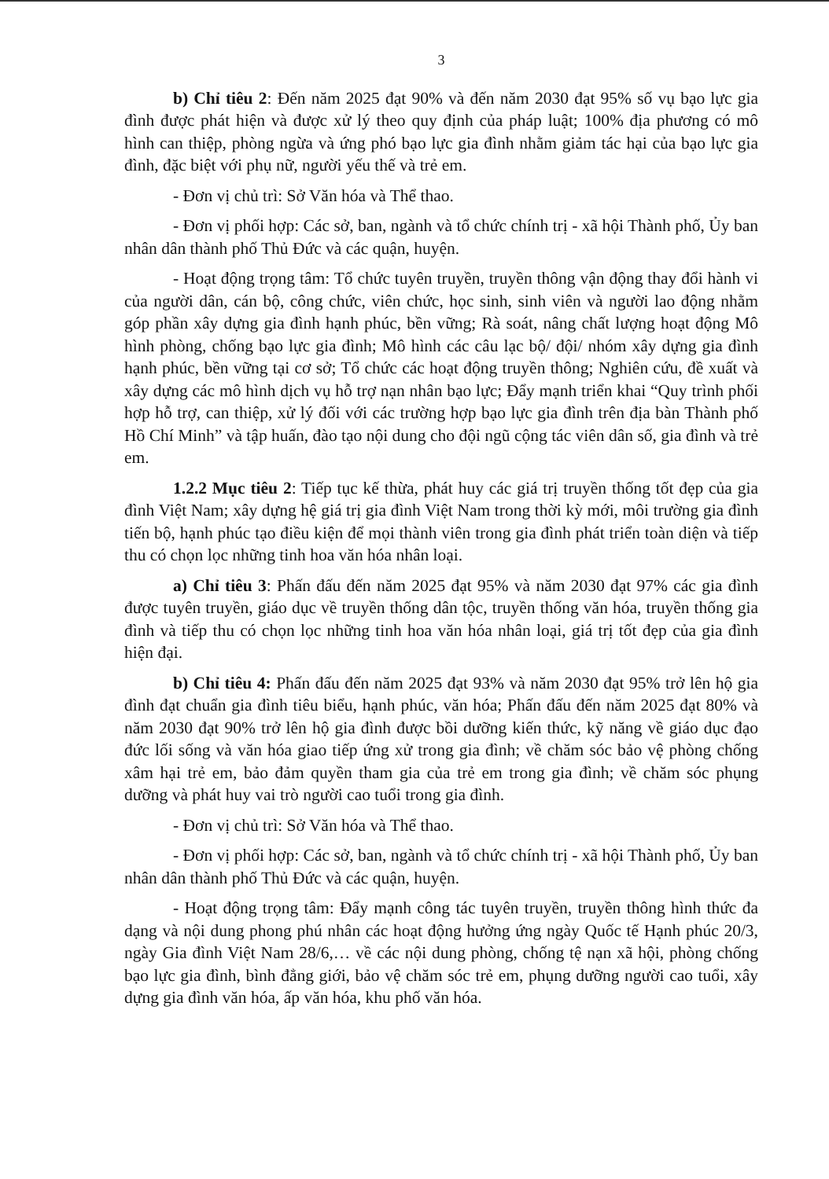3
b) Chỉ tiêu 2: Đến năm 2025 đạt 90% và đến năm 2030 đạt 95% số vụ bạo lực gia đình được phát hiện và được xử lý theo quy định của pháp luật; 100% địa phương có mô hình can thiệp, phòng ngừa và ứng phó bạo lực gia đình nhằm giảm tác hại của bạo lực gia đình, đặc biệt với phụ nữ, người yếu thế và trẻ em.
- Đơn vị chủ trì: Sở Văn hóa và Thể thao.
- Đơn vị phối hợp: Các sở, ban, ngành và tổ chức chính trị - xã hội Thành phố, Ủy ban nhân dân thành phố Thủ Đức và các quận, huyện.
- Hoạt động trọng tâm: Tổ chức tuyên truyền, truyền thông vận động thay đổi hành vi của người dân, cán bộ, công chức, viên chức, học sinh, sinh viên và người lao động nhằm góp phần xây dựng gia đình hạnh phúc, bền vững; Rà soát, nâng chất lượng hoạt động Mô hình phòng, chống bạo lực gia đình; Mô hình các câu lạc bộ/ đội/ nhóm xây dựng gia đình hạnh phúc, bền vững tại cơ sở; Tổ chức các hoạt động truyền thông; Nghiên cứu, đề xuất và xây dựng các mô hình dịch vụ hỗ trợ nạn nhân bạo lực; Đẩy mạnh triển khai “Quy trình phối hợp hỗ trợ, can thiệp, xử lý đối với các trường hợp bạo lực gia đình trên địa bàn Thành phố Hồ Chí Minh” và tập huấn, đào tạo nội dung cho đội ngũ cộng tác viên dân số, gia đình và trẻ em.
1.2.2 Mục tiêu 2: Tiếp tục kế thừa, phát huy các giá trị truyền thống tốt đẹp của gia đình Việt Nam; xây dựng hệ giá trị gia đình Việt Nam trong thời kỳ mới, môi trường gia đình tiến bộ, hạnh phúc tạo điều kiện để mọi thành viên trong gia đình phát triển toàn diện và tiếp thu có chọn lọc những tinh hoa văn hóa nhân loại.
a) Chỉ tiêu 3: Phấn đấu đến năm 2025 đạt 95% và năm 2030 đạt 97% các gia đình được tuyên truyền, giáo dục về truyền thống dân tộc, truyền thống văn hóa, truyền thống gia đình và tiếp thu có chọn lọc những tinh hoa văn hóa nhân loại, giá trị tốt đẹp của gia đình hiện đại.
b) Chỉ tiêu 4: Phấn đấu đến năm 2025 đạt 93% và năm 2030 đạt 95% trở lên hộ gia đình đạt chuẩn gia đình tiêu biểu, hạnh phúc, văn hóa; Phấn đấu đến năm 2025 đạt 80% và năm 2030 đạt 90% trở lên hộ gia đình được bồi dưỡng kiến thức, kỹ năng về giáo dục đạo đức lối sống và văn hóa giao tiếp ứng xử trong gia đình; về chăm sóc bảo vệ phòng chống xâm hại trẻ em, bảo đảm quyền tham gia của trẻ em trong gia đình; về chăm sóc phụng dưỡng và phát huy vai trò người cao tuổi trong gia đình.
- Đơn vị chủ trì: Sở Văn hóa và Thể thao.
- Đơn vị phối hợp: Các sở, ban, ngành và tổ chức chính trị - xã hội Thành phố, Ủy ban nhân dân thành phố Thủ Đức và các quận, huyện.
- Hoạt động trọng tâm: Đẩy mạnh công tác tuyên truyền, truyền thông hình thức đa dạng và nội dung phong phú nhân các hoạt động hưởng ứng ngày Quốc tế Hạnh phúc 20/3, ngày Gia đình Việt Nam 28/6,… về các nội dung phòng, chống tệ nạn xã hội, phòng chống bạo lực gia đình, bình đẳng giới, bảo vệ chăm sóc trẻ em, phụng dưỡng người cao tuổi, xây dựng gia đình văn hóa, ấp văn hóa, khu phố văn hóa.